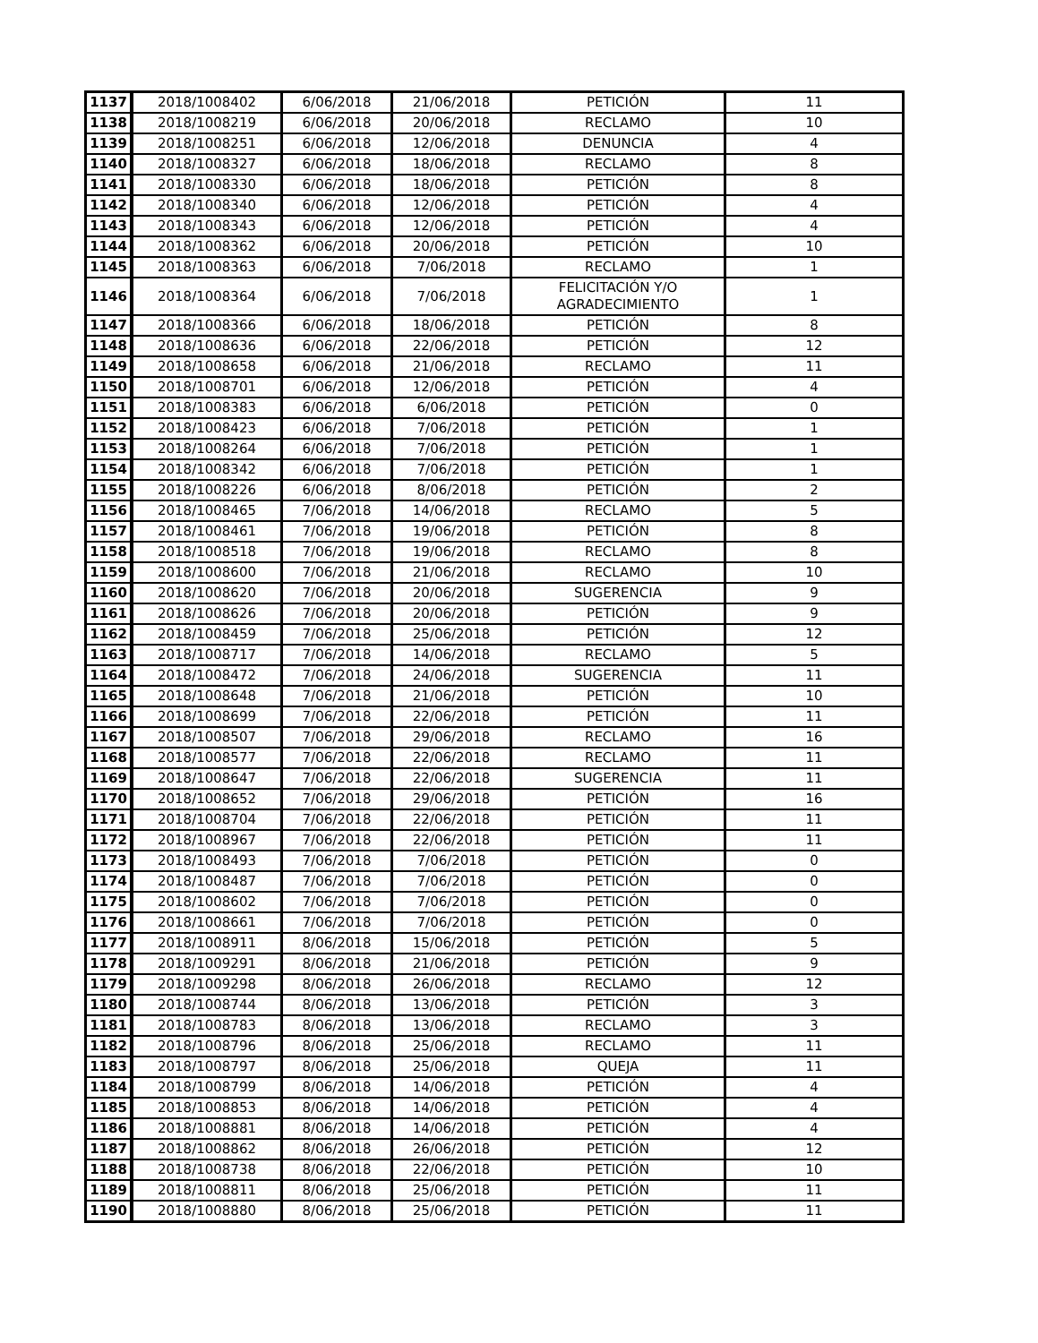| 1137 | 2018/1008402 | 6/06/2018 | 21/06/2018 | PETICIÓN | 11 |
| 1138 | 2018/1008219 | 6/06/2018 | 20/06/2018 | RECLAMO | 10 |
| 1139 | 2018/1008251 | 6/06/2018 | 12/06/2018 | DENUNCIA | 4 |
| 1140 | 2018/1008327 | 6/06/2018 | 18/06/2018 | RECLAMO | 8 |
| 1141 | 2018/1008330 | 6/06/2018 | 18/06/2018 | PETICIÓN | 8 |
| 1142 | 2018/1008340 | 6/06/2018 | 12/06/2018 | PETICIÓN | 4 |
| 1143 | 2018/1008343 | 6/06/2018 | 12/06/2018 | PETICIÓN | 4 |
| 1144 | 2018/1008362 | 6/06/2018 | 20/06/2018 | PETICIÓN | 10 |
| 1145 | 2018/1008363 | 6/06/2018 | 7/06/2018 | RECLAMO | 1 |
| 1146 | 2018/1008364 | 6/06/2018 | 7/06/2018 | FELICITACIÓN Y/O AGRADECIMIENTO | 1 |
| 1147 | 2018/1008366 | 6/06/2018 | 18/06/2018 | PETICIÓN | 8 |
| 1148 | 2018/1008636 | 6/06/2018 | 22/06/2018 | PETICIÓN | 12 |
| 1149 | 2018/1008658 | 6/06/2018 | 21/06/2018 | RECLAMO | 11 |
| 1150 | 2018/1008701 | 6/06/2018 | 12/06/2018 | PETICIÓN | 4 |
| 1151 | 2018/1008383 | 6/06/2018 | 6/06/2018 | PETICIÓN | 0 |
| 1152 | 2018/1008423 | 6/06/2018 | 7/06/2018 | PETICIÓN | 1 |
| 1153 | 2018/1008264 | 6/06/2018 | 7/06/2018 | PETICIÓN | 1 |
| 1154 | 2018/1008342 | 6/06/2018 | 7/06/2018 | PETICIÓN | 1 |
| 1155 | 2018/1008226 | 6/06/2018 | 8/06/2018 | PETICIÓN | 2 |
| 1156 | 2018/1008465 | 7/06/2018 | 14/06/2018 | RECLAMO | 5 |
| 1157 | 2018/1008461 | 7/06/2018 | 19/06/2018 | PETICIÓN | 8 |
| 1158 | 2018/1008518 | 7/06/2018 | 19/06/2018 | RECLAMO | 8 |
| 1159 | 2018/1008600 | 7/06/2018 | 21/06/2018 | RECLAMO | 10 |
| 1160 | 2018/1008620 | 7/06/2018 | 20/06/2018 | SUGERENCIA | 9 |
| 1161 | 2018/1008626 | 7/06/2018 | 20/06/2018 | PETICIÓN | 9 |
| 1162 | 2018/1008459 | 7/06/2018 | 25/06/2018 | PETICIÓN | 12 |
| 1163 | 2018/1008717 | 7/06/2018 | 14/06/2018 | RECLAMO | 5 |
| 1164 | 2018/1008472 | 7/06/2018 | 24/06/2018 | SUGERENCIA | 11 |
| 1165 | 2018/1008648 | 7/06/2018 | 21/06/2018 | PETICIÓN | 10 |
| 1166 | 2018/1008699 | 7/06/2018 | 22/06/2018 | PETICIÓN | 11 |
| 1167 | 2018/1008507 | 7/06/2018 | 29/06/2018 | RECLAMO | 16 |
| 1168 | 2018/1008577 | 7/06/2018 | 22/06/2018 | RECLAMO | 11 |
| 1169 | 2018/1008647 | 7/06/2018 | 22/06/2018 | SUGERENCIA | 11 |
| 1170 | 2018/1008652 | 7/06/2018 | 29/06/2018 | PETICIÓN | 16 |
| 1171 | 2018/1008704 | 7/06/2018 | 22/06/2018 | PETICIÓN | 11 |
| 1172 | 2018/1008967 | 7/06/2018 | 22/06/2018 | PETICIÓN | 11 |
| 1173 | 2018/1008493 | 7/06/2018 | 7/06/2018 | PETICIÓN | 0 |
| 1174 | 2018/1008487 | 7/06/2018 | 7/06/2018 | PETICIÓN | 0 |
| 1175 | 2018/1008602 | 7/06/2018 | 7/06/2018 | PETICIÓN | 0 |
| 1176 | 2018/1008661 | 7/06/2018 | 7/06/2018 | PETICIÓN | 0 |
| 1177 | 2018/1008911 | 8/06/2018 | 15/06/2018 | PETICIÓN | 5 |
| 1178 | 2018/1009291 | 8/06/2018 | 21/06/2018 | PETICIÓN | 9 |
| 1179 | 2018/1009298 | 8/06/2018 | 26/06/2018 | RECLAMO | 12 |
| 1180 | 2018/1008744 | 8/06/2018 | 13/06/2018 | PETICIÓN | 3 |
| 1181 | 2018/1008783 | 8/06/2018 | 13/06/2018 | RECLAMO | 3 |
| 1182 | 2018/1008796 | 8/06/2018 | 25/06/2018 | RECLAMO | 11 |
| 1183 | 2018/1008797 | 8/06/2018 | 25/06/2018 | QUEJA | 11 |
| 1184 | 2018/1008799 | 8/06/2018 | 14/06/2018 | PETICIÓN | 4 |
| 1185 | 2018/1008853 | 8/06/2018 | 14/06/2018 | PETICIÓN | 4 |
| 1186 | 2018/1008881 | 8/06/2018 | 14/06/2018 | PETICIÓN | 4 |
| 1187 | 2018/1008862 | 8/06/2018 | 26/06/2018 | PETICIÓN | 12 |
| 1188 | 2018/1008738 | 8/06/2018 | 22/06/2018 | PETICIÓN | 10 |
| 1189 | 2018/1008811 | 8/06/2018 | 25/06/2018 | PETICIÓN | 11 |
| 1190 | 2018/1008880 | 8/06/2018 | 25/06/2018 | PETICIÓN | 11 |